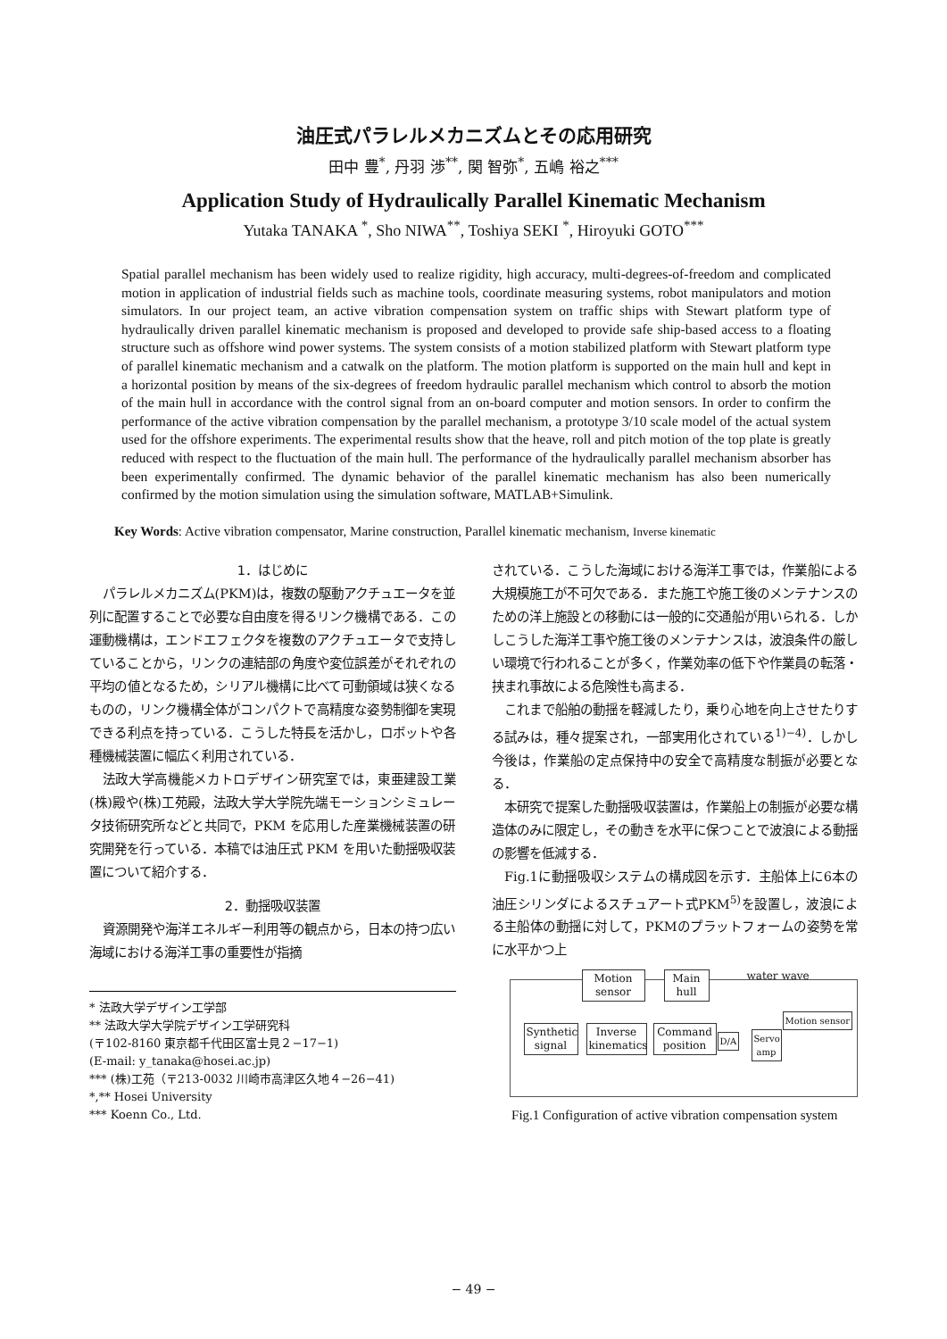油圧式パラレルメカニズムとその応用研究
田中 豊<sup>*</sup>, 丹羽 渉<sup>**</sup>, 関 智弥<sup>*</sup>, 五嶋 裕之<sup>***</sup>
Application Study of Hydraulically Parallel Kinematic Mechanism
Yutaka TANAKA <sup>*</sup>, Sho NIWA<sup>**</sup>, Toshiya SEKI <sup>*</sup>, Hiroyuki GOTO<sup>***</sup>
Spatial parallel mechanism has been widely used to realize rigidity, high accuracy, multi-degrees-of-freedom and complicated motion in application of industrial fields such as machine tools, coordinate measuring systems, robot manipulators and motion simulators. In our project team, an active vibration compensation system on traffic ships with Stewart platform type of hydraulically driven parallel kinematic mechanism is proposed and developed to provide safe ship-based access to a floating structure such as offshore wind power systems. The system consists of a motion stabilized platform with Stewart platform type of parallel kinematic mechanism and a catwalk on the platform. The motion platform is supported on the main hull and kept in a horizontal position by means of the six-degrees of freedom hydraulic parallel mechanism which control to absorb the motion of the main hull in accordance with the control signal from an on-board computer and motion sensors. In order to confirm the performance of the active vibration compensation by the parallel mechanism, a prototype 3/10 scale model of the actual system used for the offshore experiments. The experimental results show that the heave, roll and pitch motion of the top plate is greatly reduced with respect to the fluctuation of the main hull. The performance of the hydraulically parallel mechanism absorber has been experimentally confirmed. The dynamic behavior of the parallel kinematic mechanism has also been numerically confirmed by the motion simulation using the simulation software, MATLAB+Simulink.
Key Words: Active vibration compensator, Marine construction, Parallel kinematic mechanism, Inverse kinematic
1．はじめに
パラレルメカニズム(PKM)は，複数の駆動アクチュエータを並列に配置することで必要な自由度を得るリンク機構である．この運動機構は，エンドエフェクタを複数のアクチュエータで支持していることから，リンクの連結部の角度や変位誤差がそれぞれの平均の値となるため，シリアル機構に比べて可動領域は狭くなるものの，リンク機構全体がコンパクトで高精度な姿勢制御を実現できる利点を持っている．こうした特長を活かし，ロボットや各種機械装置に幅広く利用されている．
法政大学高機能メカトロデザイン研究室では，東亜建設工業(株)殿や(株)工苑殿，法政大学大学院先端モーションシミュレータ技術研究所などと共同で，PKM を応用した産業機械装置の研究開発を行っている．本稿では油圧式 PKM を用いた動揺吸収装置について紹介する．
2．動揺吸収装置
資源開発や海洋エネルギー利用等の観点から，日本の持つ広い海域における海洋工事の重要性が指摘
* 法政大学デザイン工学部
** 法政大学大学院デザイン工学研究科
(〒102‐8160 東京都千代田区富士見２−17−1)
(E-mail: y_tanaka@hosei.ac.jp)
*** (株)工苑（〒213‐0032 川崎市高津区久地４−26−41)
*,** Hosei University
*** Koenn Co., Ltd.
されている．こうした海域における海洋工事では，作業船による大規模施工が不可欠である．また施工や施工後のメンテナンスのための洋上施設との移動には一般的に交通船が用いられる．しかしこうした海洋工事や施工後のメンテナンスは，波浪条件の厳しい環境で行われることが多く，作業効率の低下や作業員の転落・挟まれ事故による危険性も高まる．
これまで船舶の動揺を軽減したり，乗り心地を向上させたりする試みは，種々提案され，一部実用化されている<sup>1)−4)</sup>．しかし今後は，作業船の定点保持中の安全で高精度な制振が必要となる．
本研究で提案した動揺吸収装置は，作業船上の制振が必要な構造体のみに限定し，その動きを水平に保つことで波浪による動揺の影響を低減する．
Fig.1に動揺吸収システムの構成図を示す．主船体上に6本の油圧シリンダによるスチュアート式PKM<sup>5)</sup>を設置し，波浪による主船体の動揺に対して，PKMのプラットフォームの姿勢を常に水平かつ上
Motion sensor
Main hull
water wave
Motion sensor
Synthetic signal
Inverse kinematics
Command position
D/A
Servo amp
Fig.1 Configuration of active vibration compensation system
− 49 −